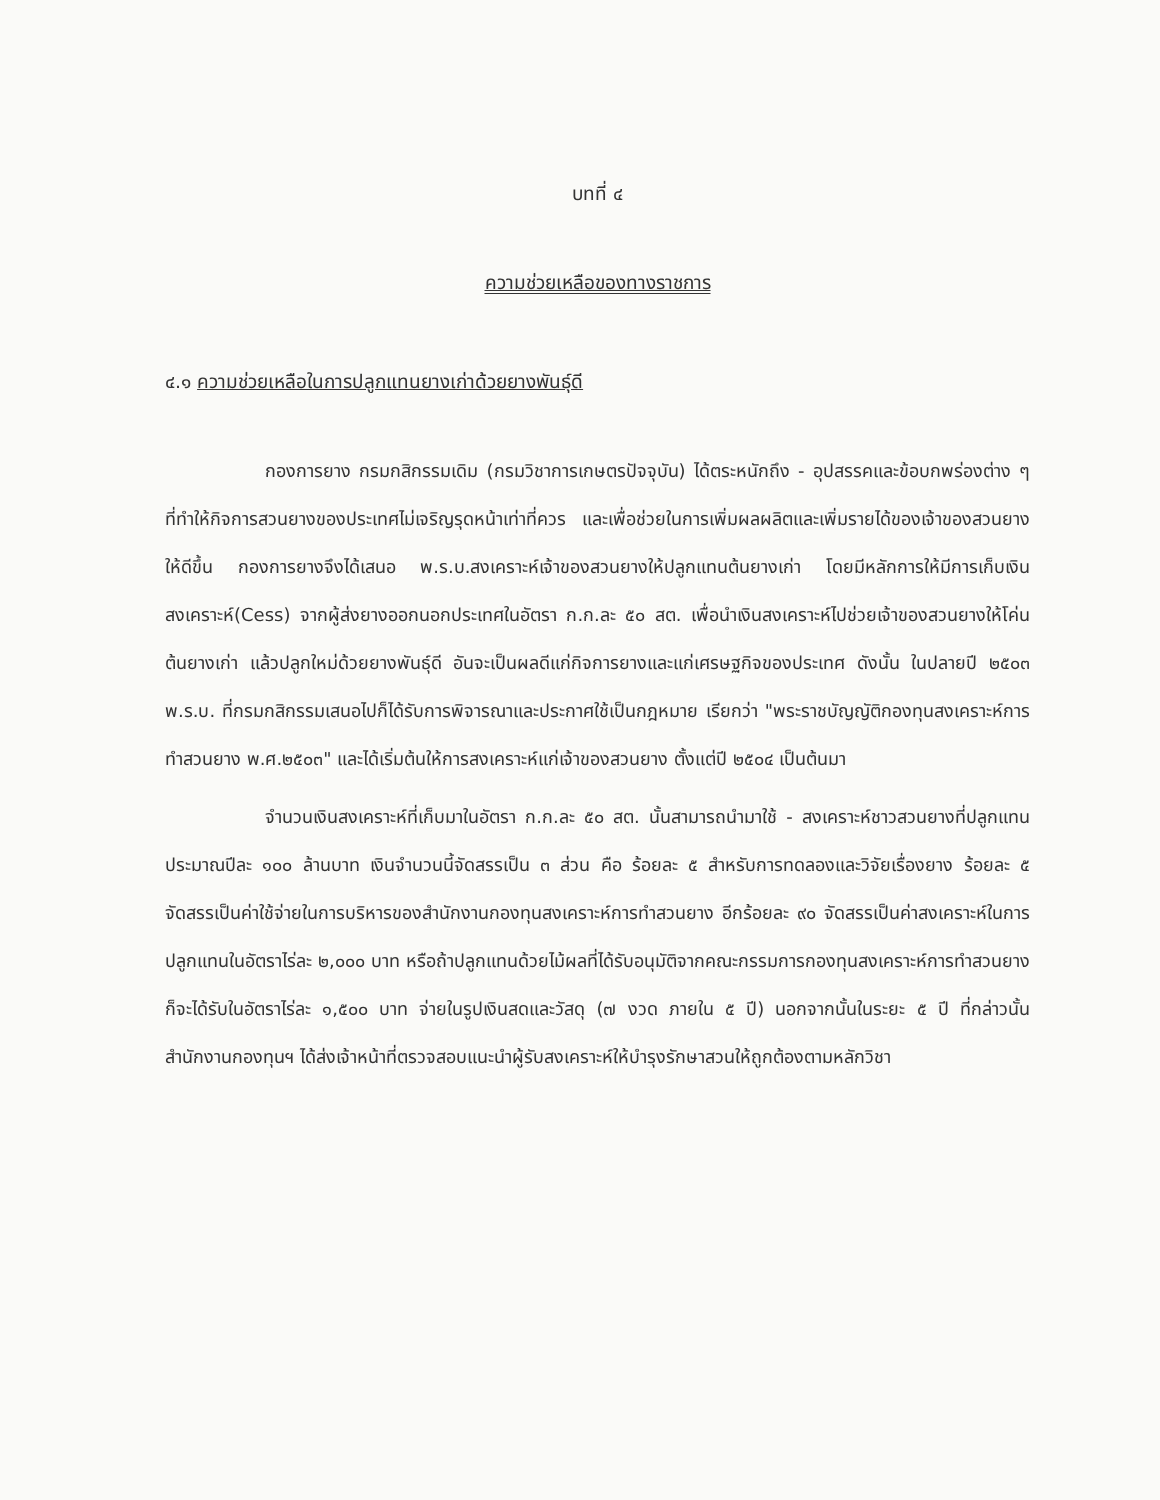บทที่ ๔
ความช่วยเหลือของทางราชการ
๔.๑ ความช่วยเหลือในการปลูกแทนยางเก่าด้วยยางพันธุ์ดี
กองการยาง กรมกสิกรรมเดิม (กรมวิชาการเกษตรปัจจุบัน) ได้ตระหนักถึง - อุปสรรคและข้อบกพร่องต่าง ๆ ที่ทำให้กิจการสวนยางของประเทศไม่เจริญรุดหน้าเท่าที่ควร และเพื่อช่วยในการเพิ่มผลผลิตและเพิ่มรายได้ของเจ้าของสวนยางให้ดีขึ้น กองการยางจึงได้เสนอ พ.ร.บ.สงเคราะห์เจ้าของสวนยางให้ปลูกแทนต้นยางเก่า โดยมีหลักการให้มีการเก็บเงินสงเคราะห์(Cess) จากผู้ส่งยางออกนอกประเทศในอัตรา ก.ก.ละ ๕๐ สต. เพื่อนำเงินสงเคราะห์ไปช่วยเจ้าของสวนยางให้โค่นต้นยางเก่า แล้วปลูกใหม่ด้วยยางพันธุ์ดี อันจะเป็นผลดีแก่กิจการยางและแก่เศรษฐกิจของประเทศ ดังนั้น ในปลายปี ๒๕๐๓ พ.ร.บ. ที่กรมกสิกรรมเสนอไปก็ได้รับการพิจารณาและประกาศใช้เป็นกฎหมาย เรียกว่า "พระราชบัญญัติกองทุนสงเคราะห์การทำสวนยาง พ.ศ.๒๕๐๓" และได้เริ่มต้นให้การสงเคราะห์แก่เจ้าของสวนยาง ตั้งแต่ปี ๒๕๐๔ เป็นต้นมา
จำนวนเงินสงเคราะห์ที่เก็บมาในอัตรา ก.ก.ละ ๕๐ สต. นั้นสามารถนำมาใช้ - สงเคราะห์ชาวสวนยางที่ปลูกแทนประมาณปีละ ๑๐๐ ล้านบาท เงินจำนวนนี้จัดสรรเป็น ๓ ส่วน คือ ร้อยละ ๕ สำหรับการทดลองและวิจัยเรื่องยาง ร้อยละ ๕ จัดสรรเป็นค่าใช้จ่ายในการบริหารของสำนักงานกองทุนสงเคราะห์การทำสวนยาง อีกร้อยละ ๙๐ จัดสรรเป็นค่าสงเคราะห์ในการปลูกแทนในอัตราไร่ละ ๒,๐๐๐ บาท หรือถ้าปลูกแทนด้วยไม้ผลที่ได้รับอนุมัติจากคณะกรรมการกองทุนสงเคราะห์การทำสวนยาง ก็จะได้รับในอัตราไร่ละ ๑,๕๐๐ บาท จ่ายในรูปเงินสดและวัสดุ (๗ งวด ภายใน ๕ ปี) นอกจากนั้นในระยะ ๕ ปี ที่กล่าวนั้น สำนักงานกองทุนฯ ได้ส่งเจ้าหน้าที่ตรวจสอบแนะนำผู้รับสงเคราะห์ให้บำรุงรักษาสวนให้ถูกต้องตามหลักวิชา